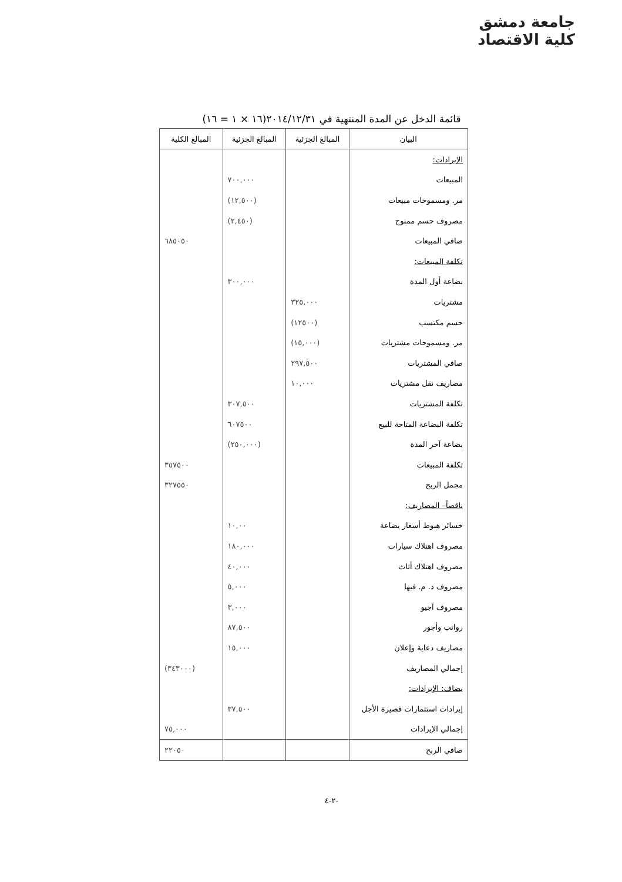جامعة دمشق
كلية الاقتصاد
قائمة الدخل عن المدة المنتهية في ٢٠١٤/١٢/٣١(١٦ × ١ = ١٦)
| البيان | المبالغ الجزئية | المبالغ الجزئية | المبالغ الكلية |
| --- | --- | --- | --- |
| الإيرادات: | | | |
| المبيعات | | ٧٠٠,٠٠٠ | |
| مر. ومسموحات مبيعات | | (١٢,٥٠٠) | |
| مصروف حسم ممنوح | | (٢,٤٥٠) | |
| صافي المبيعات | | | ٦٨٥٠٥٠ |
| تكلفة المبيعات: | | | |
| بضاعة أول المدة | | ٣٠٠,٠٠٠ | |
| مشتريات | ٣٢٥,٠٠٠ | | |
| حسم مكتسب | (١٢٥٠٠) | | |
| مر. ومسموحات مشتريات | (١٥,٠٠٠) | | |
| صافي المشتريات | ٢٩٧,٥٠٠ | | |
| مصاريف نقل مشتريات | ١٠,٠٠٠ | | |
| تكلفة المشتريات | | ٣٠٧,٥٠٠ | |
| تكلفة البضاعة المتاحة للبيع | | ٦٠٧٥٠٠ | |
| بضاعة آخر المدة | | (٢٥٠,٠٠٠) | |
| تكلفة المبيعات | | | ٣٥٧٥٠٠ |
| مجمل الربح | | | ٣٢٧٥٥٠ |
| ناقصاً– المصاريف: | | | |
| خسائر هبوط أسعار بضاعة | | ١٠,٠٠ | |
| مصروف اهتلاك سيارات | | ١٨٠,٠٠٠ | |
| مصروف اهتلاك أثاث | | ٤٠,٠٠٠ | |
| مصروف د. م. فيها | | ٥,٠٠٠ | |
| مصروف آجيو | | ٣,٠٠٠ | |
| رواتب وأجور | | ٨٧,٥٠٠ | |
| مصاريف دعاية وإعلان | | ١٥,٠٠٠ | |
| إجمالي المصاريف | | | (٣٤٣٠٠٠) |
| يضاف: الإيرادات: | | | |
| إيرادات استثمارات قصيرة الأجل | | ٣٧,٥٠٠ | |
| إجمالي الإيرادات | | | ٧٥,٠٠٠ |
| صافي الربح | | | ٢٢٠٥٠ |
-٢-٤